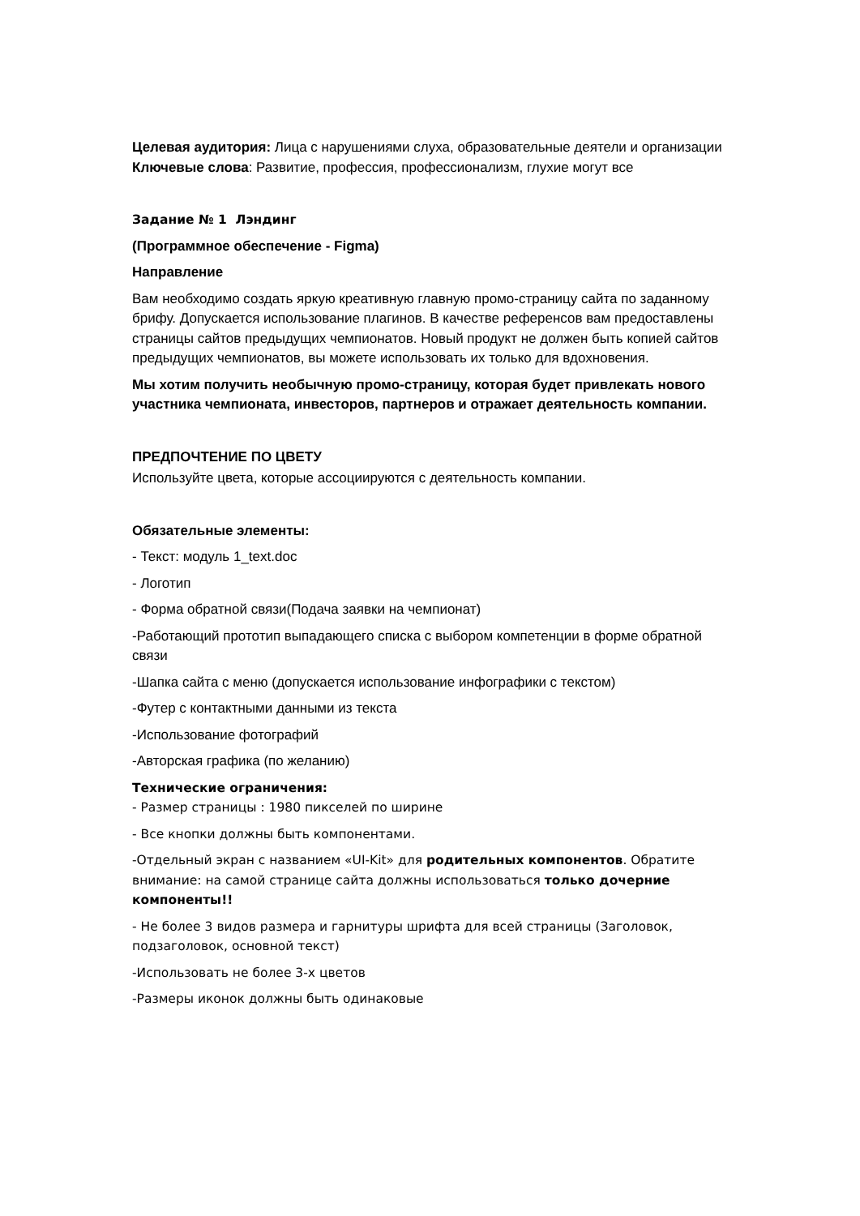Целевая аудитория: Лица с нарушениями слуха, образовательные деятели и организации
Ключевые слова: Развитие, профессия, профессионализм, глухие могут все
Задание № 1 Лэндинг
(Программное обеспечение - Figma)
Направление
Вам необходимо создать яркую креативную главную промо-страницу сайта по заданному брифу. Допускается использование плагинов. В качестве референсов вам предоставлены страницы сайтов предыдущих чемпионатов. Новый продукт не должен быть копией сайтов предыдущих чемпионатов, вы можете использовать их только для вдохновения.
Мы хотим получить необычную промо-страницу, которая будет привлекать нового участника чемпионата, инвесторов, партнеров и отражает деятельность компании.
ПРЕДПОЧТЕНИЕ ПО ЦВЕТУ
Используйте цвета, которые ассоциируются с деятельность компании.
Обязательные элементы:
- Текст: модуль 1_text.doc
- Логотип
- Форма обратной связи(Подача заявки на чемпионат)
-Работающий прототип выпадающего списка с выбором компетенции в форме обратной связи
-Шапка сайта с меню (допускается использование инфографики с текстом)
-Футер с контактными данными из текста
-Использование фотографий
-Авторская графика (по желанию)
Технические ограничения:
- Размер страницы : 1980 пикселей по ширине
- Все кнопки должны быть компонентами.
-Отдельный экран с названием «UI-Kit» для родительных компонентов. Обратите внимание: на самой странице сайта должны использоваться только дочерние компоненты!!
- Не более 3 видов размера и гарнитуры шрифта для всей страницы (Заголовок, подзаголовок, основной текст)
-Использовать не более 3-х цветов
-Размеры иконок должны быть одинаковые